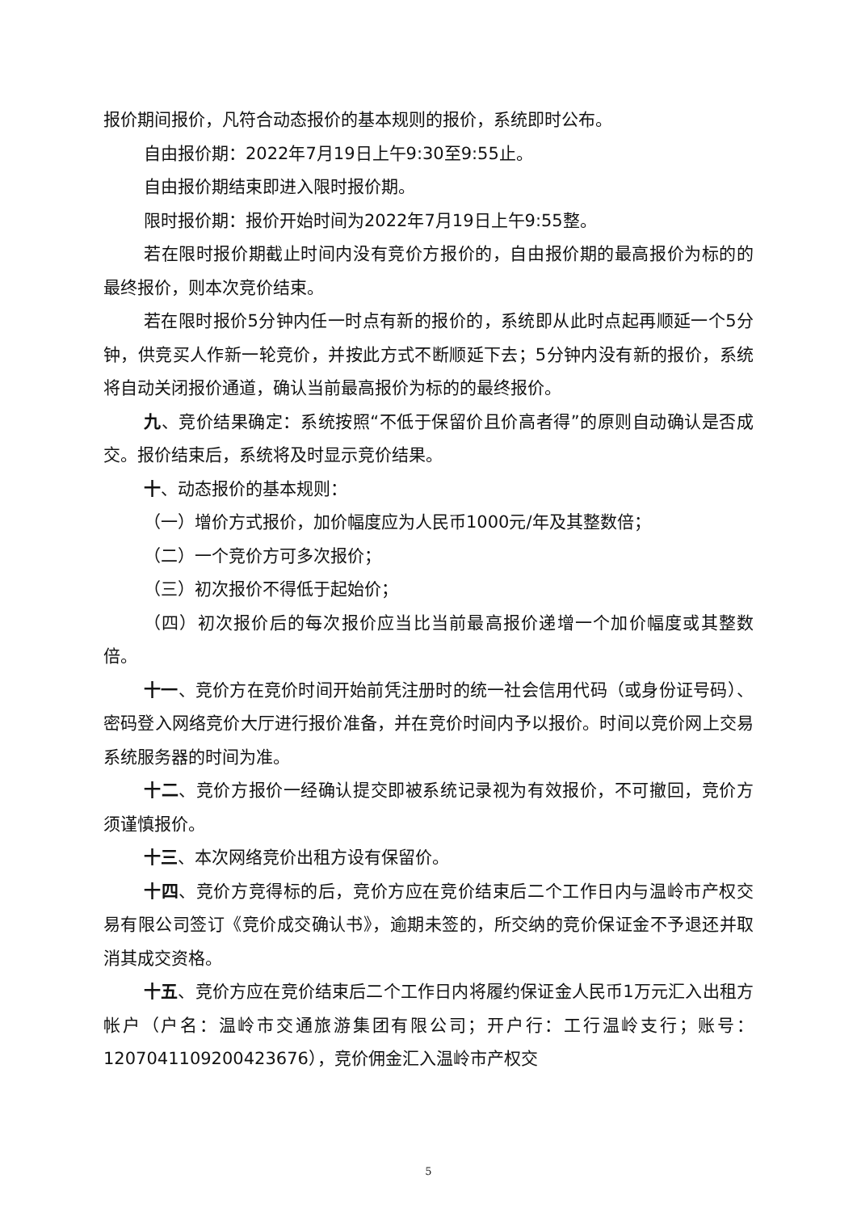报价期间报价，凡符合动态报价的基本规则的报价，系统即时公布。
自由报价期：2022年7月19日上午9:30至9:55止。
自由报价期结束即进入限时报价期。
限时报价期：报价开始时间为2022年7月19日上午9:55整。
若在限时报价期截止时间内没有竞价方报价的，自由报价期的最高报价为标的的最终报价，则本次竞价结束。
若在限时报价5分钟内任一时点有新的报价的，系统即从此时点起再顺延一个5分钟，供竞买人作新一轮竞价，并按此方式不断顺延下去；5分钟内没有新的报价，系统将自动关闭报价通道，确认当前最高报价为标的的最终报价。
九、竞价结果确定：系统按照“不低于保留价且价高者得”的原则自动确认是否成交。报价结束后，系统将及时显示竞价结果。
十、动态报价的基本规则：
（一）增价方式报价，加价幅度应为人民币1000元/年及其整数倍；
（二）一个竞价方可多次报价；
（三）初次报价不得低于起始价；
（四）初次报价后的每次报价应当比当前最高报价递增一个加价幅度或其整数倍。
十一、竞价方在竞价时间开始前凭注册时的统一社会信用代码（或身份证号码）、密码登入网络竞价大厅进行报价准备，并在竞价时间内予以报价。时间以竞价网上交易系统服务器的时间为准。
十二、竞价方报价一经确认提交即被系统记录视为有效报价，不可撤回，竞价方须谨慎报价。
十三、本次网络竞价出租方设有保留价。
十四、竞价方竞得标的后，竞价方应在竞价结束后二个工作日内与温岭市产权交易有限公司签订《竞价成交确认书》，逾期未签的，所交纳的竞价保证金不予退还并取消其成交资格。
十五、竞价方应在竞价结束后二个工作日内将履约保证金人民币1万元汇入出租方帐户（户名：温岭市交通旅游集团有限公司；开户行：工行温岭支行；账号：1207041109200423676），竞价佣金汇入温岭市产权交
5